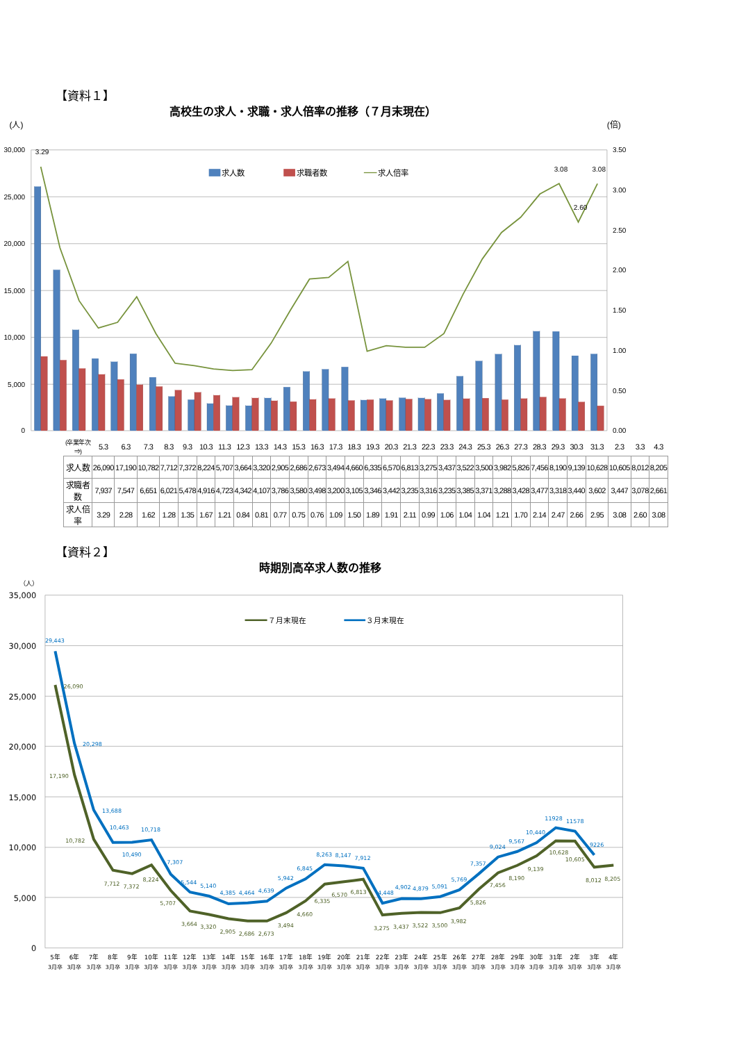【資料１】
高校生の求人・求職・求人倍率の推移（７月末現在）
(人)
(倍)
30,000
25,000
20,000
15,000
10,000
5,000
0
3.50
3.00
2.50
2.00
1.50
1.00
0.50
0.00
3.29
3.08
3.08
2.60
求人数
求職者数
求人倍率
| (卒業年次⇒) | 5.3 | 6.3 | 7.3 | 8.3 | 9.3 | 10.3 | 11.3 | 12.3 | 13.3 | 14.3 | 15.3 | 16.3 | 17.3 | 18.3 | 19.3 | 20.3 | 21.3 | 22.3 | 23.3 | 24.3 | 25.3 | 26.3 | 27.3 | 28.3 | 29.3 | 30.3 | 31.3 | 2.3 | 3.3 | 4.3 |
| 求人数 | 26,090 | 17,190 | 10,782 | 7,712 | 7,372 | 8,224 | 5,707 | 3,664 | 3,320 | 2,905 | 2,686 | 2,673 | 3,494 | 4,660 | 6,335 | 6,570 | 6,813 | 3,275 | 3,437 | 3,522 | 3,500 | 3,982 | 5,826 | 7,456 | 8,190 | 9,139 | 10,628 | 10,605 | 8,012 | 8,205 |
| 求職者数 | 7,937 | 7,547 | 6,651 | 6,021 | 5,478 | 4,916 | 4,723 | 4,342 | 4,107 | 3,786 | 3,580 | 3,498 | 3,200 | 3,105 | 3,346 | 3,442 | 3,235 | 3,316 | 3,235 | 3,385 | 3,371 | 3,288 | 3,428 | 3,477 | 3,318 | 3,440 | 3,602 | 3,447 | 3,078 | 2,661 |
| 求人倍率 | 3.29 | 2.28 | 1.62 | 1.28 | 1.35 | 1.67 | 1.21 | 0.84 | 0.81 | 0.77 | 0.75 | 0.76 | 1.09 | 1.50 | 1.89 | 1.91 | 2.11 | 0.99 | 1.06 | 1.04 | 1.04 | 1.21 | 1.70 | 2.14 | 2.47 | 2.66 | 2.95 | 3.08 | 2.60 | 3.08 |
【資料２】
時期別高卒求人数の推移
（人）
35,000
30,000
25,000
20,000
15,000
10,000
5,000
0
７月末現在
３月末現在
29,443
20,298
13,688
10,463
10,490
10,718
7,307
5,544
5,140
4,385
4,464
4,639
5,942
6,845
8,263
8,147
7,912
4,448
4,902
4,879
5,091
5,769
7,357
9,024
9,567
10,440
11928
11578
9226
26,090
17,190
10,782
7,712
7,372
8,224
5,707
3,664
3,320
2,905
2,686
2,673
3,494
4,660
6,335
6,570
6,813
3,275
3,437
3,522
3,500
3,982
5,826
7,456
8,190
9,139
10,628
10,605
8,012
8,205
5年
6年
7年
8年
9年
10年
11年
12年
13年
14年
15年
16年
17年
18年
19年
20年
21年
22年
23年
24年
25年
26年
27年
28年
29年
30年
31年
2年
3年
4年
3月卒
3月卒
3月卒
3月卒
3月卒
3月卒
3月卒
3月卒
3月卒
3月卒
3月卒
3月卒
3月卒
3月卒
3月卒
3月卒
3月卒
3月卒
3月卒
3月卒
3月卒
3月卒
3月卒
3月卒
3月卒
3月卒
3月卒
3月卒
3月卒
3月卒